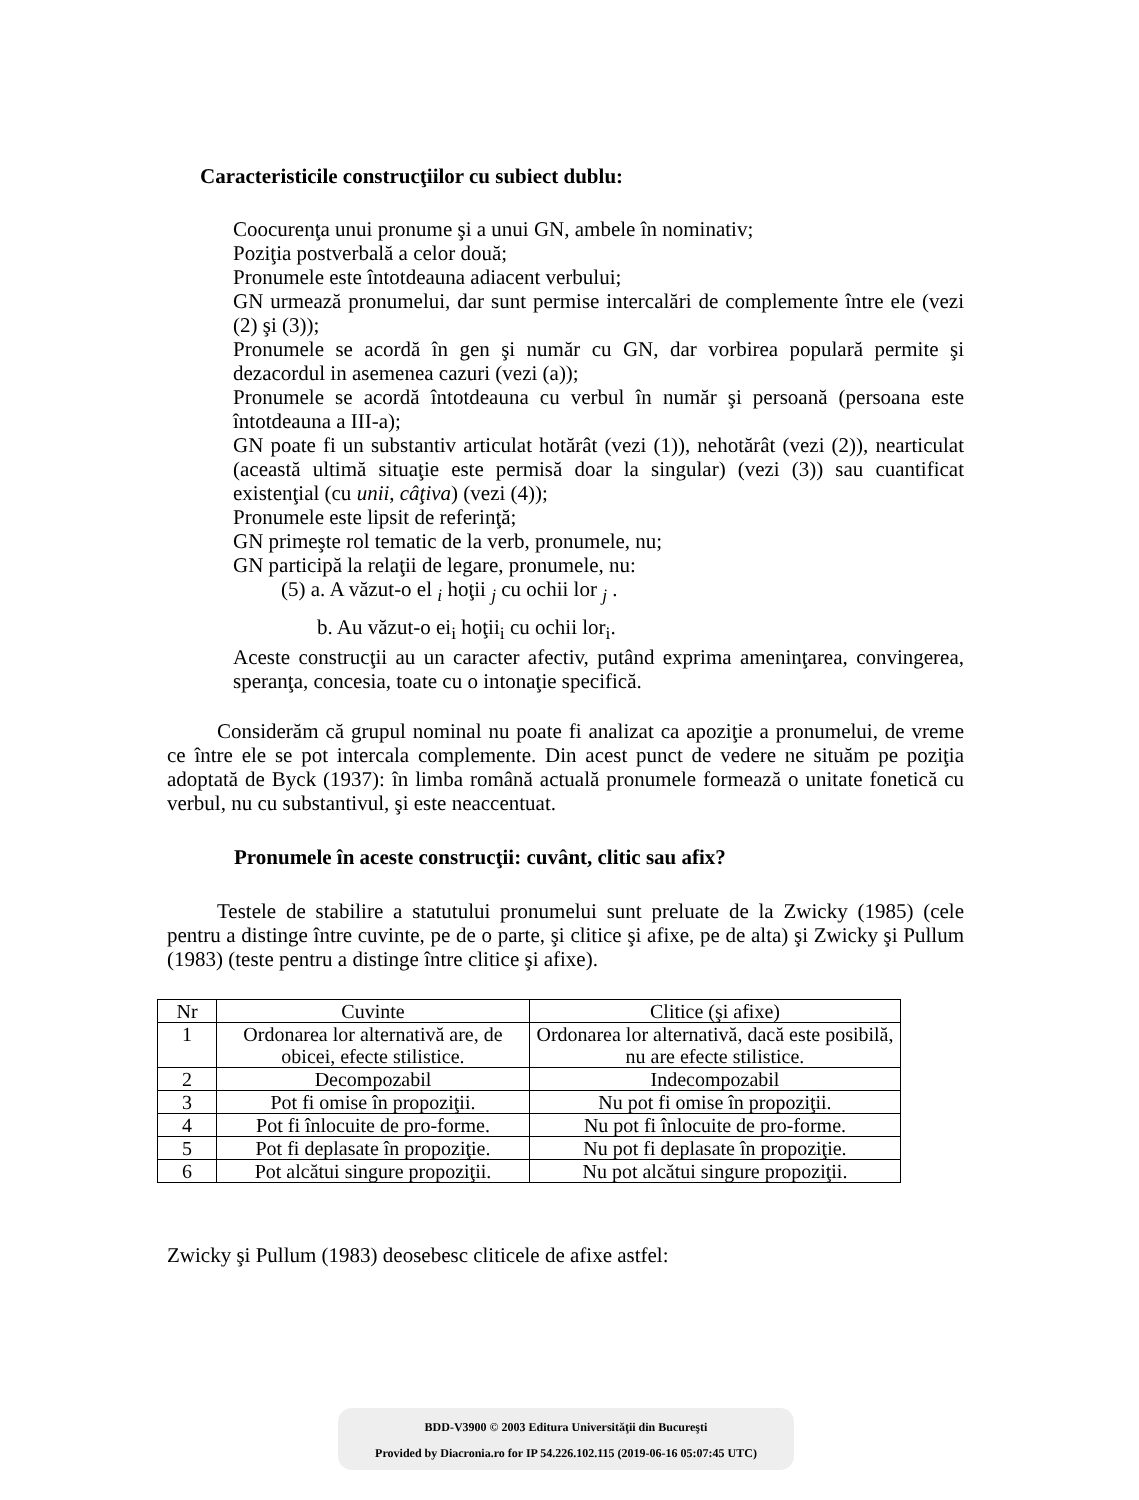Caracteristicile construcţiilor cu subiect dublu:
Coocurenţa unui pronume şi a unui GN, ambele în nominativ;
Poziţia postverbală a celor două;
Pronumele este întotdeauna adiacent verbului;
GN urmează pronumelui, dar sunt permise intercalări de complemente între ele (vezi (2) şi (3));
Pronumele se acordă în gen şi număr cu GN, dar vorbirea populară permite şi dezacordul in asemenea cazuri (vezi (a));
Pronumele se acordă întotdeauna cu verbul în număr şi persoană (persoana este întotdeauna a III-a);
GN poate fi un substantiv articulat hotărât (vezi (1)), nehotărât (vezi (2)), nearticulat (această ultimă situaţie este permisă doar la singular) (vezi (3)) sau cuantificat existenţial (cu unii, câţiva) (vezi (4));
Pronumele este lipsit de referinţă;
GN primeşte rol tematic de la verb, pronumele, nu;
GN participă la relaţii de legare, pronumele, nu:
(5) a. A văzut-o el <sub>i</sub> hoţii <sub>j</sub> cu ochii lor <sub>j</sub> .
b. Au văzut-o ei<sub>i</sub> hoţii<sub>i</sub> cu ochii lor<sub>i</sub>.
Aceste construcţii au un caracter afectiv, putând exprima ameninţarea, convingerea, speranţa, concesia, toate cu o intonaţie specifică.
Considerăm că grupul nominal nu poate fi analizat ca apoziţie a pronumelui, de vreme ce între ele se pot intercala complemente. Din acest punct de vedere ne situăm pe poziţia adoptată de Byck (1937): în limba română actuală pronumele formează o unitate fonetică cu verbul, nu cu substantivul, şi este neaccentuat.
Pronumele în aceste construcţii: cuvânt, clitic sau afix?
Testele de stabilire a statutului pronumelui sunt preluate de la Zwicky (1985) (cele pentru a distinge între cuvinte, pe de o parte, şi clitice şi afixe, pe de alta) şi Zwicky şi Pullum (1983) (teste pentru a distinge între clitice şi afixe).
| Nr | Cuvinte | Clitice (şi afixe) |
| 1 | Ordonarea lor alternativă are, de obicei, efecte stilistice. | Ordonarea lor alternativă, dacă este posibilă, nu are efecte stilistice. |
| 2 | Decompozabil | Indecompozabil |
| 3 | Pot fi omise în propoziţii. | Nu pot fi omise în propoziţii. |
| 4 | Pot fi înlocuite de pro-forme. | Nu pot fi înlocuite de pro-forme. |
| 5 | Pot fi deplasate în propoziţie. | Nu pot fi deplasate în propoziţie. |
| 6 | Pot alcătui singure propoziţii. | Nu pot alcătui singure propoziţii. |
Zwicky şi Pullum (1983) deosebesc cliticele de afixe astfel:
BDD-V3900 © 2003 Editura Universităţii din Bucureşti
Provided by Diacronia.ro for IP 54.226.102.115 (2019-06-16 05:07:45 UTC)